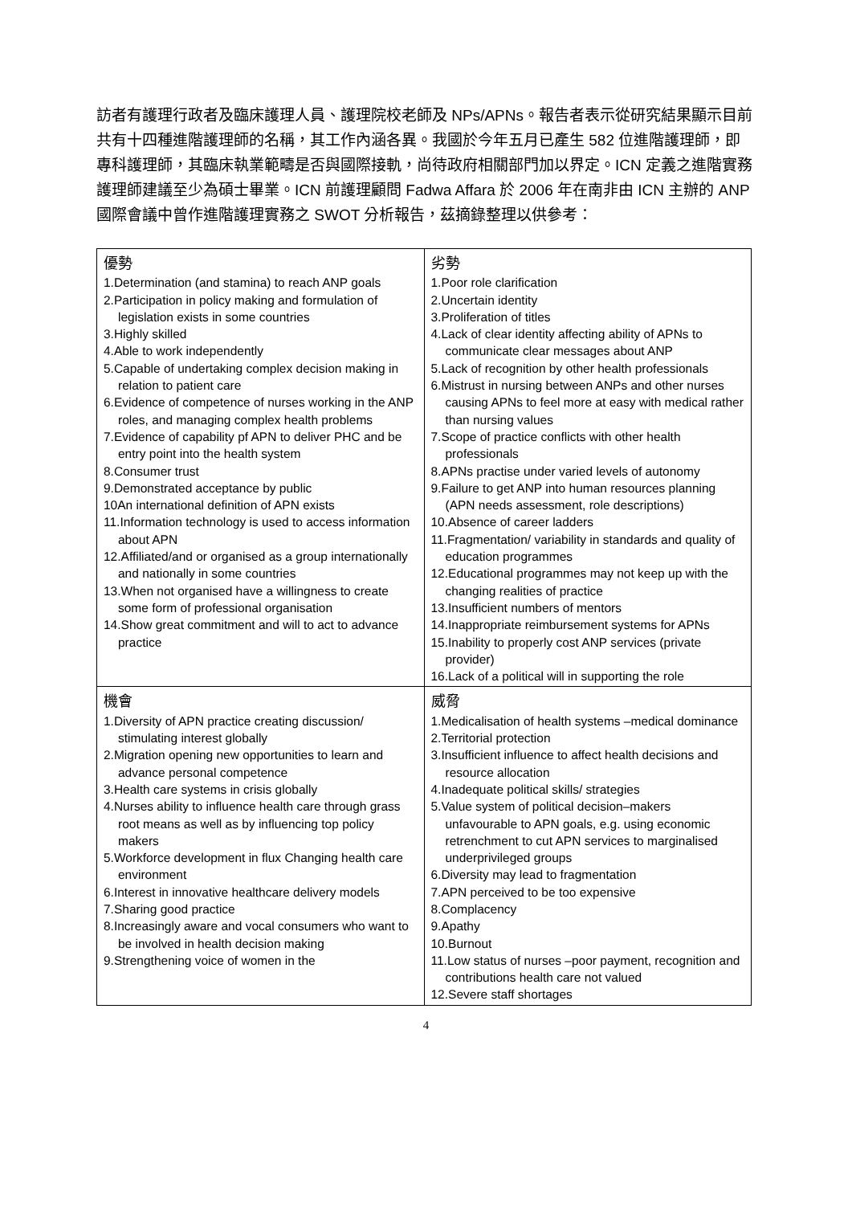訪者有護理行政者及臨床護理人員、護理院校老師及 NPs/APNs。報告者表示從研究結果顯示目前共有十四種進階護理師的名稱，其工作內涵各異。我國於今年五月已產生 582 位進階護理師，即專科護理師，其臨床執業範疇是否與國際接軌，尚待政府相關部門加以界定。ICN 定義之進階實務護理師建議至少為碩士畢業。ICN 前護理顧問 Fadwa Affara 於 2006 年在南非由 ICN 主辦的 ANP 國際會議中曾作進階護理實務之 SWOT 分析報告，茲摘錄整理以供參考：
| 優勢 1.Determination (and stamina) to reach ANP goals 2.Participation in policy making and formulation of legislation exists in some countries 3.Highly skilled 4.Able to work independently 5.Capable of undertaking complex decision making in relation to patient care 6.Evidence of competence of nurses working in the ANP roles, and managing complex health problems 7.Evidence of capability pf APN to deliver PHC and be entry point into the health system 8.Consumer trust 9.Demonstrated acceptance by public 10An international definition of APN exists 11.Information technology is used to access information about APN 12.Affiliated/and or organised as a group internationally and nationally in some countries 13.When not organised have a willingness to create some form of professional organisation 14.Show great commitment and will to act to advance practice | 劣勢 1.Poor role clarification 2.Uncertain identity 3.Proliferation of titles 4.Lack of clear identity affecting ability of APNs to communicate clear messages about ANP 5.Lack of recognition by other health professionals 6.Mistrust in nursing between ANPs and other nurses causing APNs to feel more at easy with medical rather than nursing values 7.Scope of practice conflicts with other health professionals 8.APNs practise under varied levels of autonomy 9.Failure to get ANP into human resources planning (APN needs assessment, role descriptions) 10.Absence of career ladders 11.Fragmentation/ variability in standards and quality of education programmes 12.Educational programmes may not keep up with the changing realities of practice 13.Insufficient numbers of mentors 14.Inappropriate reimbursement systems for APNs 15.Inability to properly cost ANP services (private provider) 16.Lack of a political will in supporting the role |
| 機會 1.Diversity of APN practice creating discussion/ stimulating interest globally 2.Migration opening new opportunities to learn and advance personal competence 3.Health care systems in crisis globally 4.Nurses ability to influence health care through grass root means as well as by influencing top policy makers 5.Workforce development in flux Changing health care environment 6.Interest in innovative healthcare delivery models 7.Sharing good practice 8.Increasingly aware and vocal consumers who want to be involved in health decision making 9.Strengthening voice of women in the | 威脅 1.Medicalisation of health systems –medical dominance 2.Territorial protection 3.Insufficient influence to affect health decisions and resource allocation 4.Inadequate political skills/ strategies 5.Value system of political decision–makers unfavourable to APN goals, e.g. using economic retrenchment to cut APN services to marginalised underprivileged groups 6.Diversity may lead to fragmentation 7.APN perceived to be too expensive 8.Complacency 9.Apathy 10.Burnout 11.Low status of nurses –poor payment, recognition and contributions health care not valued 12.Severe staff shortages |
4